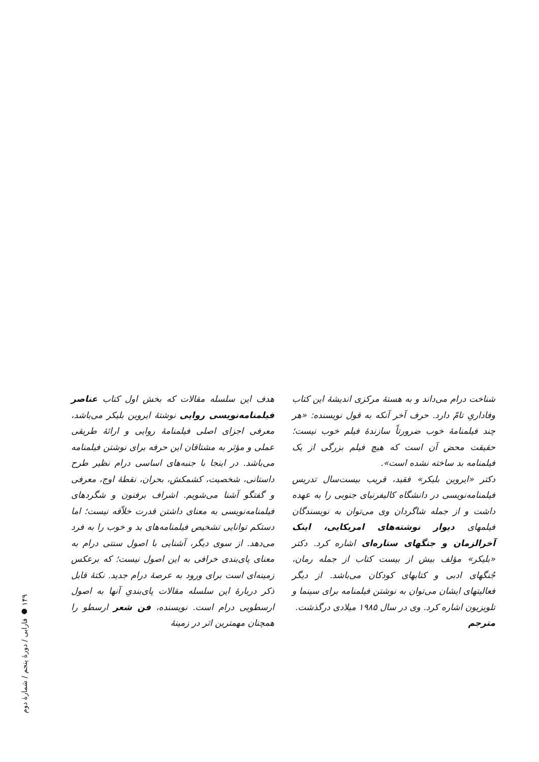هدف این سلسله مقالات که بخش اول کتاب عناصر فیلمنامه‌نویسی روایی نوشتهٔ ایروین بلیکر می‌باشد، معرفی اجزای اصلی فیلمنامهٔ روایی و ارائهٔ طریقی عملی و مؤثر به مشتاقان این حرفه برای نوشتن فیلمنامه می‌باشد. در اینجا با جنبه‌های اساسی درام نظیر طرح داستانی، شخصیت، کشمکش، بحران، نقطهٔ اوج، معرفی و گفتگو آشنا می‌شویم. اشراف برفنون و شگردهای فیلمنامه‌نویسی به معنای داشتن قدرت خلاّقه نیست؛ اما دستکم توانایی تشخیص فیلمنامه‌های بد و خوب را به فرد می‌دهد. از سوی دیگر، آشنایی با اصول سنتی درام به معنای پای‌بندی خرافی به این اصول نیست؛ که برعکس زمینه‌ای است برای ورود به عرصهٔ درام جدید. نکتهٔ قابل ذکر دربارهٔ این سلسله مقالات پای‌بندیِ آنها به اصول ارسطویی درام است. نویسنده، فن شعر ارسطو را همچنان مهمترین اثر در زمینهٔ
شناخت درام می‌داند و به هستهٔ مرکزی اندیشهٔ این کتاب وفاداریِ تامّ دارد. حرف آخر آنکه به قول نویسنده: «هر چند فیلمنامهٔ خوب ضرورتاً سازندهٔ فیلم خوب نیست؛ حقیقت محض آن است که هیچ فیلم بزرگی از یک فیلمنامه بد ساخته نشده است».
دکتر «ایروین بلیکر» فقید، قریب بیست‌سال تدریس فیلمنامه‌نویسی در دانشگاه کالیفرنیای جنوبی را به عهده داشت و از جمله شاگردان وی می‌توان به نویسندگان فیلمهای دیوار نوشته‌های امریکایی، اینک آخرالزمان و جنگهای ستاره‌ای اشاره کرد. دکتر «بلیکر» مؤلف بیش از بیست کتاب از جمله رمان، جُنگهای ادبی و کتابهای کودکان می‌باشد. از دیگر فعالیتهای ایشان می‌توان به نوشتن فیلمنامه برای سینما و تلویزیون اشاره کرد. وی در سال ۱۹۸۵ میلادی درگذشت.
مترجم
۱۴۹ ● فارابی / دورهٔ پنجم / شمارهٔ دوم